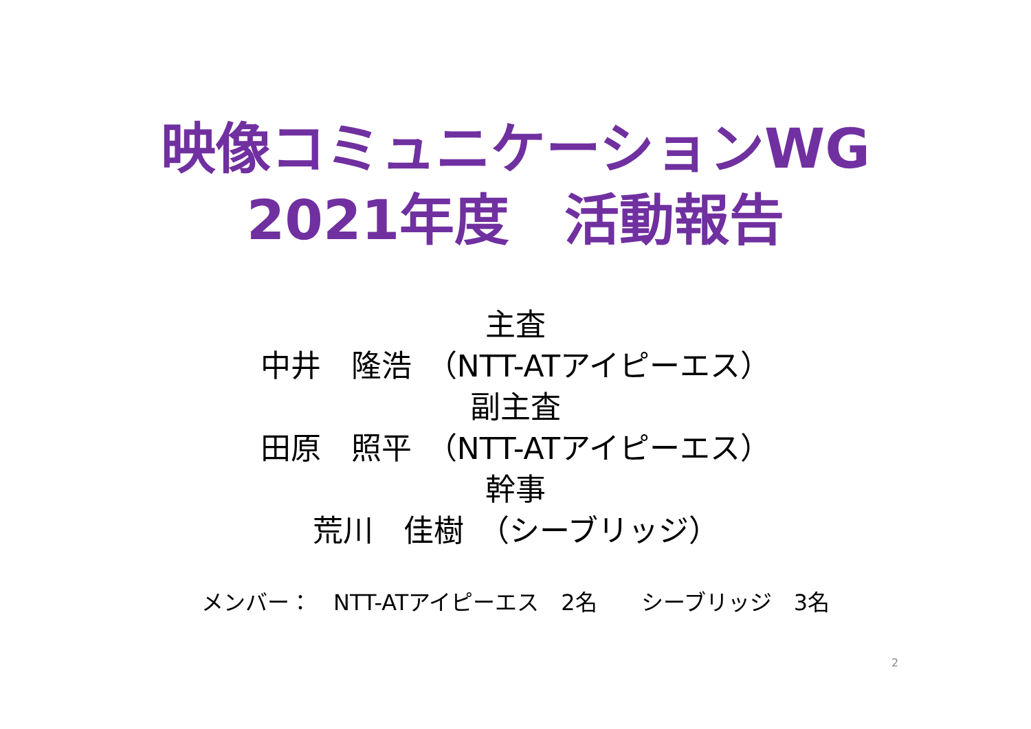映像コミュニケーションWG
2021年度　活動報告
主査
中井　隆浩　（NTT-ATアイピーエス）
副主査
田原　照平　（NTT-ATアイピーエス）
幹事
荒川　佳樹　（シーブリッジ）
メンバー：　NTT-ATアイピーエス　2名　　シーブリッジ　3名
2